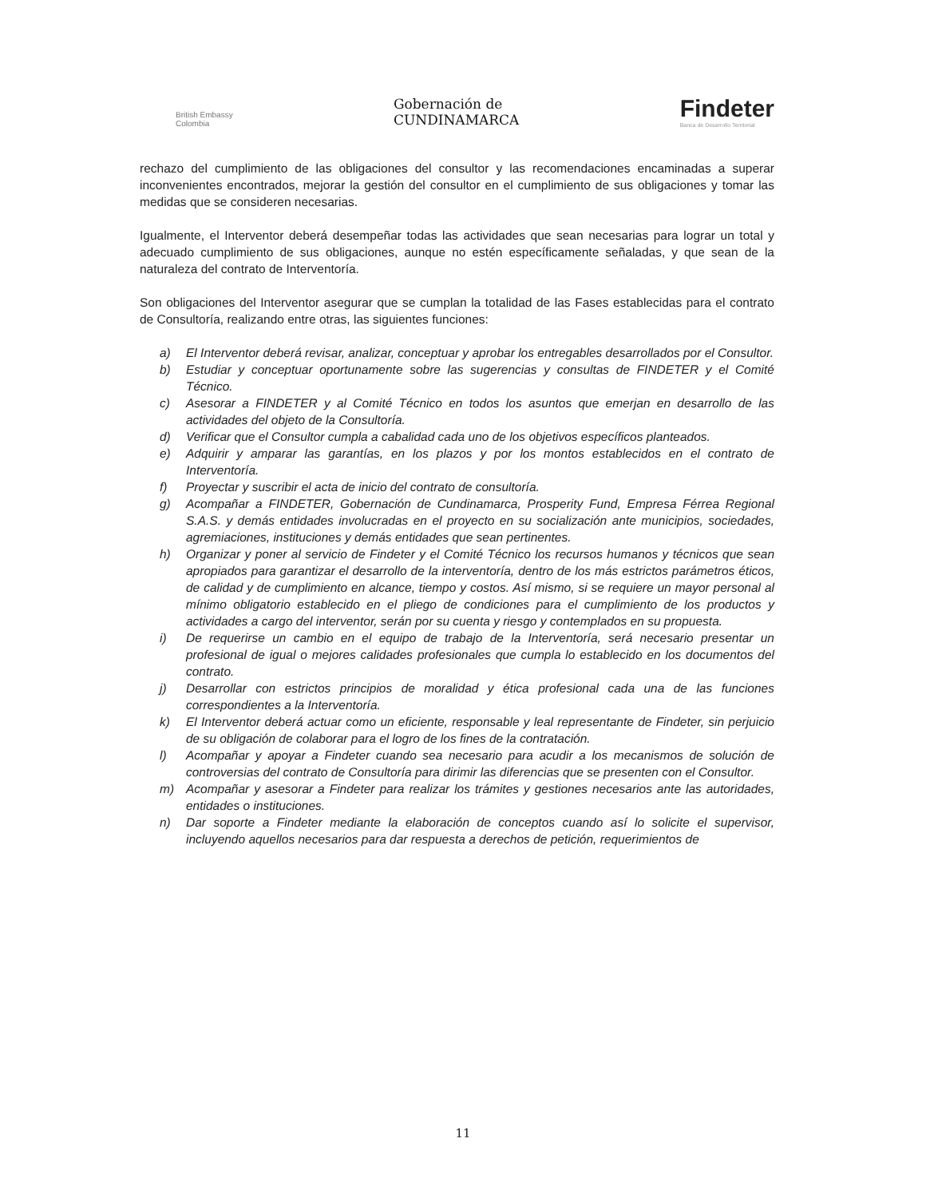British Embassy
Colombia
Gobernación de
CUNDINAMARCA
Findeter
Banca de Desarrollo Territorial
rechazo del cumplimiento de las obligaciones del consultor y las recomendaciones encaminadas a superar inconvenientes encontrados, mejorar la gestión del consultor en el cumplimiento de sus obligaciones y tomar las medidas que se consideren necesarias.
Igualmente, el Interventor deberá desempeñar todas las actividades que sean necesarias para lograr un total y adecuado cumplimiento de sus obligaciones, aunque no estén específicamente señaladas, y que sean de la naturaleza del contrato de Interventoría.
Son obligaciones del Interventor asegurar que se cumplan la totalidad de las Fases establecidas para el contrato de Consultoría, realizando entre otras, las siguientes funciones:
a) El Interventor deberá revisar, analizar, conceptuar y aprobar los entregables desarrollados por el Consultor.
b) Estudiar y conceptuar oportunamente sobre las sugerencias y consultas de FINDETER y el Comité Técnico.
c) Asesorar a FINDETER y al Comité Técnico en todos los asuntos que emerjan en desarrollo de las actividades del objeto de la Consultoría.
d) Verificar que el Consultor cumpla a cabalidad cada uno de los objetivos específicos planteados.
e) Adquirir y amparar las garantías, en los plazos y por los montos establecidos en el contrato de Interventoría.
f) Proyectar y suscribir el acta de inicio del contrato de consultoría.
g) Acompañar a FINDETER, Gobernación de Cundinamarca, Prosperity Fund, Empresa Férrea Regional S.A.S. y demás entidades involucradas en el proyecto en su socialización ante municipios, sociedades, agremiaciones, instituciones y demás entidades que sean pertinentes.
h) Organizar y poner al servicio de Findeter y el Comité Técnico los recursos humanos y técnicos que sean apropiados para garantizar el desarrollo de la interventoría, dentro de los más estrictos parámetros éticos, de calidad y de cumplimiento en alcance, tiempo y costos. Así mismo, si se requiere un mayor personal al mínimo obligatorio establecido en el pliego de condiciones para el cumplimiento de los productos y actividades a cargo del interventor, serán por su cuenta y riesgo y contemplados en su propuesta.
i) De requerirse un cambio en el equipo de trabajo de la Interventoría, será necesario presentar un profesional de igual o mejores calidades profesionales que cumpla lo establecido en los documentos del contrato.
j) Desarrollar con estrictos principios de moralidad y ética profesional cada una de las funciones correspondientes a la Interventoría.
k) El Interventor deberá actuar como un eficiente, responsable y leal representante de Findeter, sin perjuicio de su obligación de colaborar para el logro de los fines de la contratación.
l) Acompañar y apoyar a Findeter cuando sea necesario para acudir a los mecanismos de solución de controversias del contrato de Consultoría para dirimir las diferencias que se presenten con el Consultor.
m) Acompañar y asesorar a Findeter para realizar los trámites y gestiones necesarios ante las autoridades, entidades o instituciones.
n) Dar soporte a Findeter mediante la elaboración de conceptos cuando así lo solicite el supervisor, incluyendo aquellos necesarios para dar respuesta a derechos de petición, requerimientos de
11